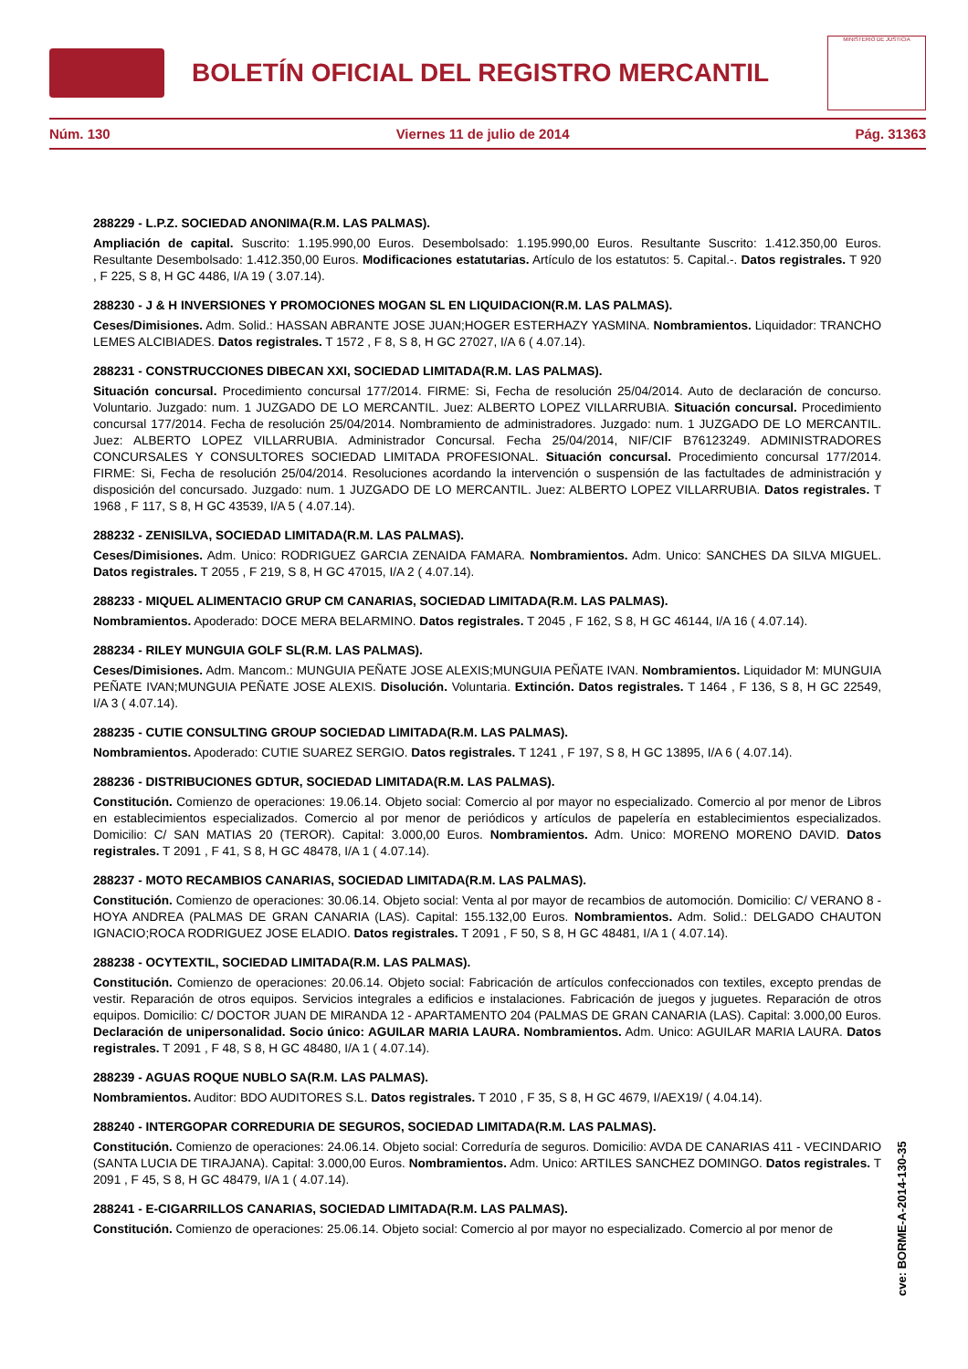BOLETÍN OFICIAL DEL REGISTRO MERCANTIL
MINISTERIO DE JUSTICIA
Núm. 130 Viernes 11 de julio de 2014 Pág. 31363
288229 - L.P.Z. SOCIEDAD ANONIMA(R.M. LAS PALMAS).
Ampliación de capital. Suscrito: 1.195.990,00 Euros. Desembolsado: 1.195.990,00 Euros. Resultante Suscrito: 1.412.350,00 Euros. Resultante Desembolsado: 1.412.350,00 Euros. Modificaciones estatutarias. Artículo de los estatutos: 5. Capital.-. Datos registrales. T 920 , F 225, S 8, H GC 4486, I/A 19 ( 3.07.14).
288230 - J & H INVERSIONES Y PROMOCIONES MOGAN SL EN LIQUIDACION(R.M. LAS PALMAS).
Ceses/Dimisiones. Adm. Solid.: HASSAN ABRANTE JOSE JUAN;HOGER ESTERHAZY YASMINA. Nombramientos. Liquidador: TRANCHO LEMES ALCIBIADES. Datos registrales. T 1572 , F 8, S 8, H GC 27027, I/A 6 ( 4.07.14).
288231 - CONSTRUCCIONES DIBECAN XXI, SOCIEDAD LIMITADA(R.M. LAS PALMAS).
Situación concursal. Procedimiento concursal 177/2014. FIRME: Si, Fecha de resolución 25/04/2014. Auto de declaración de concurso. Voluntario. Juzgado: num. 1 JUZGADO DE LO MERCANTIL. Juez: ALBERTO LOPEZ VILLARRUBIA. Situación concursal. Procedimiento concursal 177/2014. Fecha de resolución 25/04/2014. Nombramiento de administradores. Juzgado: num. 1 JUZGADO DE LO MERCANTIL. Juez: ALBERTO LOPEZ VILLARRUBIA. Administrador Concursal. Fecha 25/04/2014, NIF/CIF B76123249. ADMINISTRADORES CONCURSALES Y CONSULTORES SOCIEDAD LIMITADA PROFESIONAL. Situación concursal. Procedimiento concursal 177/2014. FIRME: Si, Fecha de resolución 25/04/2014. Resoluciones acordando la intervención o suspensión de las factultades de administración y disposición del concursado. Juzgado: num. 1 JUZGADO DE LO MERCANTIL. Juez: ALBERTO LOPEZ VILLARRUBIA. Datos registrales. T 1968 , F 117, S 8, H GC 43539, I/A 5 ( 4.07.14).
288232 - ZENISILVA, SOCIEDAD LIMITADA(R.M. LAS PALMAS).
Ceses/Dimisiones. Adm. Unico: RODRIGUEZ GARCIA ZENAIDA FAMARA. Nombramientos. Adm. Unico: SANCHES DA SILVA MIGUEL. Datos registrales. T 2055 , F 219, S 8, H GC 47015, I/A 2 ( 4.07.14).
288233 - MIQUEL ALIMENTACIO GRUP CM CANARIAS, SOCIEDAD LIMITADA(R.M. LAS PALMAS).
Nombramientos. Apoderado: DOCE MERA BELARMINO. Datos registrales. T 2045 , F 162, S 8, H GC 46144, I/A 16 ( 4.07.14).
288234 - RILEY MUNGUIA GOLF SL(R.M. LAS PALMAS).
Ceses/Dimisiones. Adm. Mancom.: MUNGUIA PEÑATE JOSE ALEXIS;MUNGUIA PEÑATE IVAN. Nombramientos. Liquidador M: MUNGUIA PEÑATE IVAN;MUNGUIA PEÑATE JOSE ALEXIS. Disolución. Voluntaria. Extinción. Datos registrales. T 1464 , F 136, S 8, H GC 22549, I/A 3 ( 4.07.14).
288235 - CUTIE CONSULTING GROUP SOCIEDAD LIMITADA(R.M. LAS PALMAS).
Nombramientos. Apoderado: CUTIE SUAREZ SERGIO. Datos registrales. T 1241 , F 197, S 8, H GC 13895, I/A 6 ( 4.07.14).
288236 - DISTRIBUCIONES GDTUR, SOCIEDAD LIMITADA(R.M. LAS PALMAS).
Constitución. Comienzo de operaciones: 19.06.14. Objeto social: Comercio al por mayor no especializado. Comercio al por menor de Libros en establecimientos especializados. Comercio al por menor de periódicos y artículos de papelería en establecimientos especializados. Domicilio: C/ SAN MATIAS 20 (TEROR). Capital: 3.000,00 Euros. Nombramientos. Adm. Unico: MORENO MORENO DAVID. Datos registrales. T 2091 , F 41, S 8, H GC 48478, I/A 1 ( 4.07.14).
288237 - MOTO RECAMBIOS CANARIAS, SOCIEDAD LIMITADA(R.M. LAS PALMAS).
Constitución. Comienzo de operaciones: 30.06.14. Objeto social: Venta al por mayor de recambios de automoción. Domicilio: C/ VERANO 8 - HOYA ANDREA (PALMAS DE GRAN CANARIA (LAS). Capital: 155.132,00 Euros. Nombramientos. Adm. Solid.: DELGADO CHAUTON IGNACIO;ROCA RODRIGUEZ JOSE ELADIO. Datos registrales. T 2091 , F 50, S 8, H GC 48481, I/A 1 ( 4.07.14).
288238 - OCYTEXTIL, SOCIEDAD LIMITADA(R.M. LAS PALMAS).
Constitución. Comienzo de operaciones: 20.06.14. Objeto social: Fabricación de artículos confeccionados con textiles, excepto prendas de vestir. Reparación de otros equipos. Servicios integrales a edificios e instalaciones. Fabricación de juegos y juguetes. Reparación de otros equipos. Domicilio: C/ DOCTOR JUAN DE MIRANDA 12 - APARTAMENTO 204 (PALMAS DE GRAN CANARIA (LAS). Capital: 3.000,00 Euros. Declaración de unipersonalidad. Socio único: AGUILAR MARIA LAURA. Nombramientos. Adm. Unico: AGUILAR MARIA LAURA. Datos registrales. T 2091 , F 48, S 8, H GC 48480, I/A 1 ( 4.07.14).
288239 - AGUAS ROQUE NUBLO SA(R.M. LAS PALMAS).
Nombramientos. Auditor: BDO AUDITORES S.L. Datos registrales. T 2010 , F 35, S 8, H GC 4679, I/AEX19/ ( 4.04.14).
288240 - INTERGOPAR CORREDURIA DE SEGUROS, SOCIEDAD LIMITADA(R.M. LAS PALMAS).
Constitución. Comienzo de operaciones: 24.06.14. Objeto social: Correduría de seguros. Domicilio: AVDA DE CANARIAS 411 - VECINDARIO (SANTA LUCIA DE TIRAJANA). Capital: 3.000,00 Euros. Nombramientos. Adm. Unico: ARTILES SANCHEZ DOMINGO. Datos registrales. T 2091 , F 45, S 8, H GC 48479, I/A 1 ( 4.07.14).
288241 - E-CIGARRILLOS CANARIAS, SOCIEDAD LIMITADA(R.M. LAS PALMAS).
Constitución. Comienzo de operaciones: 25.06.14. Objeto social: Comercio al por mayor no especializado. Comercio al por menor de
cve: BORME-A-2014-130-35